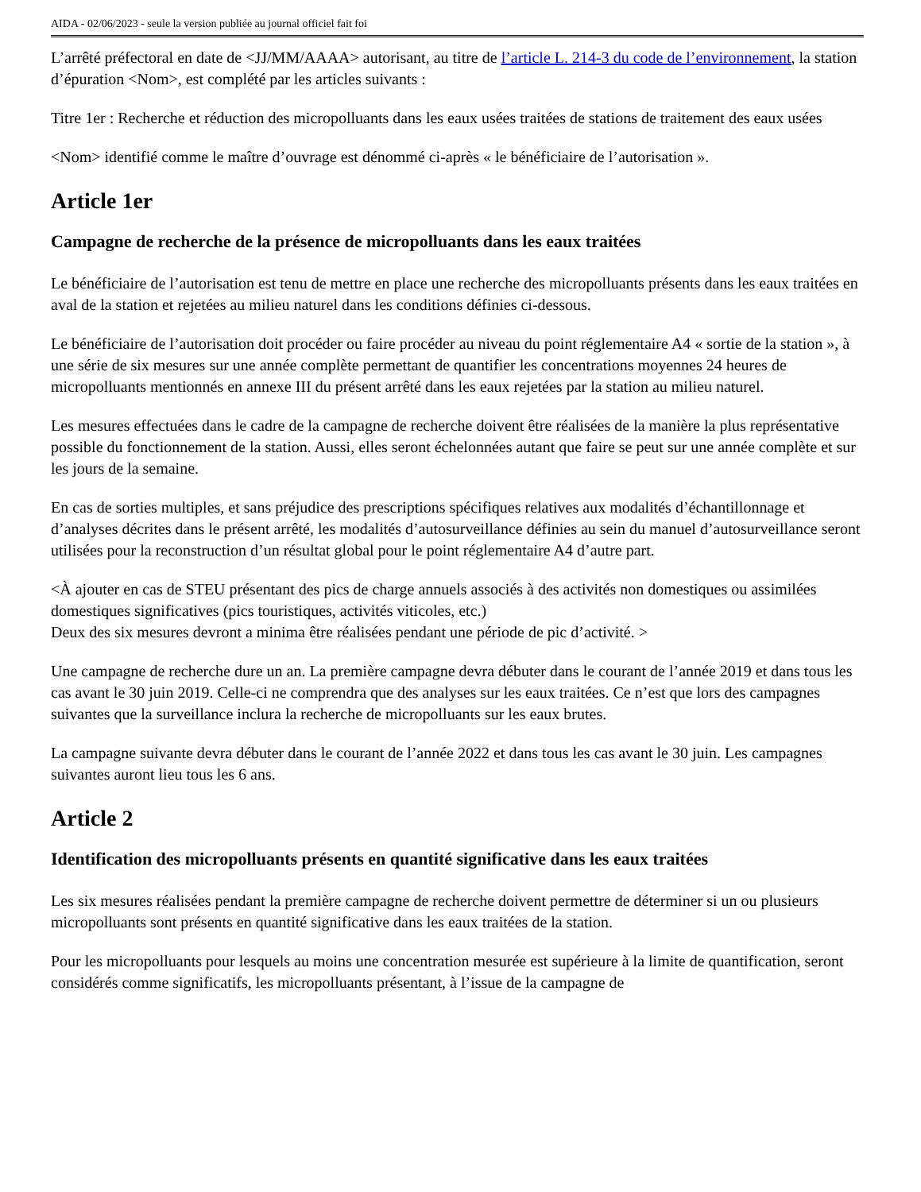AIDA - 02/06/2023 - seule la version publiée au journal officiel fait foi
L’arrêté préfectoral en date de <JJ/MM/AAAA> autorisant, au titre de l’article L. 214-3 du code de l’environnement, la station d’épuration <Nom>, est complété par les articles suivants :
Titre 1er : Recherche et réduction des micropolluants dans les eaux usées traitées de stations de traitement des eaux usées
<Nom> identifié comme le maître d’ouvrage est dénommé ci-après « le bénéficiaire de l’autorisation ».
Article 1er
Campagne de recherche de la présence de micropolluants dans les eaux traitées
Le bénéficiaire de l’autorisation est tenu de mettre en place une recherche des micropolluants présents dans les eaux traitées en aval de la station et rejetées au milieu naturel dans les conditions définies ci-dessous.
Le bénéficiaire de l’autorisation doit procéder ou faire procéder au niveau du point réglementaire A4 « sortie de la station », à une série de six mesures sur une année complète permettant de quantifier les concentrations moyennes 24 heures de micropolluants mentionnés en annexe III du présent arrêté dans les eaux rejetées par la station au milieu naturel.
Les mesures effectuées dans le cadre de la campagne de recherche doivent être réalisées de la manière la plus représentative possible du fonctionnement de la station. Aussi, elles seront échelonnées autant que faire se peut sur une année complète et sur les jours de la semaine.
En cas de sorties multiples, et sans préjudice des prescriptions spécifiques relatives aux modalités d’échantillonnage et d’analyses décrites dans le présent arrêté, les modalités d’autosurveillance définies au sein du manuel d’autosurveillance seront utilisées pour la reconstruction d’un résultat global pour le point réglementaire A4 d’autre part.
<À ajouter en cas de STEU présentant des pics de charge annuels associés à des activités non domestiques ou assimilées domestiques significatives (pics touristiques, activités viticoles, etc.)
Deux des six mesures devront a minima être réalisées pendant une période de pic d’activité. >
Une campagne de recherche dure un an. La première campagne devra débuter dans le courant de l’année 2019 et dans tous les cas avant le 30 juin 2019. Celle-ci ne comprendra que des analyses sur les eaux traitées. Ce n’est que lors des campagnes suivantes que la surveillance inclura la recherche de micropolluants sur les eaux brutes.
La campagne suivante devra débuter dans le courant de l’année 2022 et dans tous les cas avant le 30 juin. Les campagnes suivantes auront lieu tous les 6 ans.
Article 2
Identification des micropolluants présents en quantité significative dans les eaux traitées
Les six mesures réalisées pendant la première campagne de recherche doivent permettre de déterminer si un ou plusieurs micropolluants sont présents en quantité significative dans les eaux traitées de la station.
Pour les micropolluants pour lesquels au moins une concentration mesurée est supérieure à la limite de quantification, seront considérés comme significatifs, les micropolluants présentant, à l’issue de la campagne de